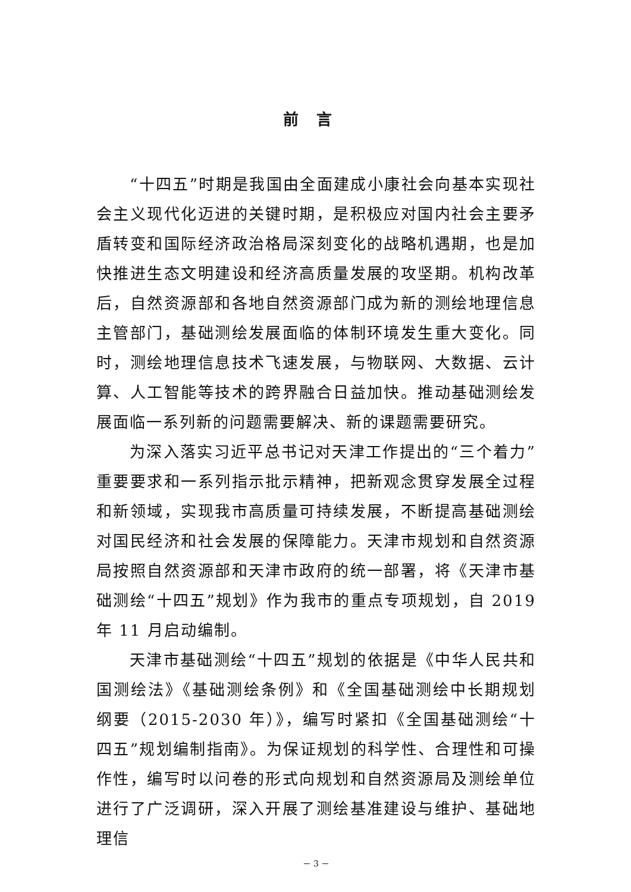前言
“十四五”时期是我国由全面建成小康社会向基本实现社会主义现代化迈进的关键时期，是积极应对国内社会主要矛盾转变和国际经济政治格局深刻变化的战略机遇期，也是加快推进生态文明建设和经济高质量发展的攻坚期。机构改革后，自然资源部和各地自然资源部门成为新的测绘地理信息主管部门，基础测绘发展面临的体制环境发生重大变化。同时，测绘地理信息技术飞速发展，与物联网、大数据、云计算、人工智能等技术的跨界融合日益加快。推动基础测绘发展面临一系列新的问题需要解决、新的课题需要研究。
为深入落实习近平总书记对天津工作提出的“三个着力”重要要求和一系列指示批示精神，把新观念贯穿发展全过程和新领域，实现我市高质量可持续发展，不断提高基础测绘对国民经济和社会发展的保障能力。天津市规划和自然资源局按照自然资源部和天津市政府的统一部署，将《天津市基础测绘“十四五”规划》作为我市的重点专项规划，自 2019 年 11 月启动编制。
天津市基础测绘“十四五”规划的依据是《中华人民共和国测绘法》《基础测绘条例》和《全国基础测绘中长期规划纲要（2015-2030 年）》，编写时紧扣《全国基础测绘“十四五”规划编制指南》。为保证规划的科学性、合理性和可操作性，编写时以问卷的形式向规划和自然资源局及测绘单位进行了广泛调研，深入开展了测绘基准建设与维护、基础地理信
－ 3 －